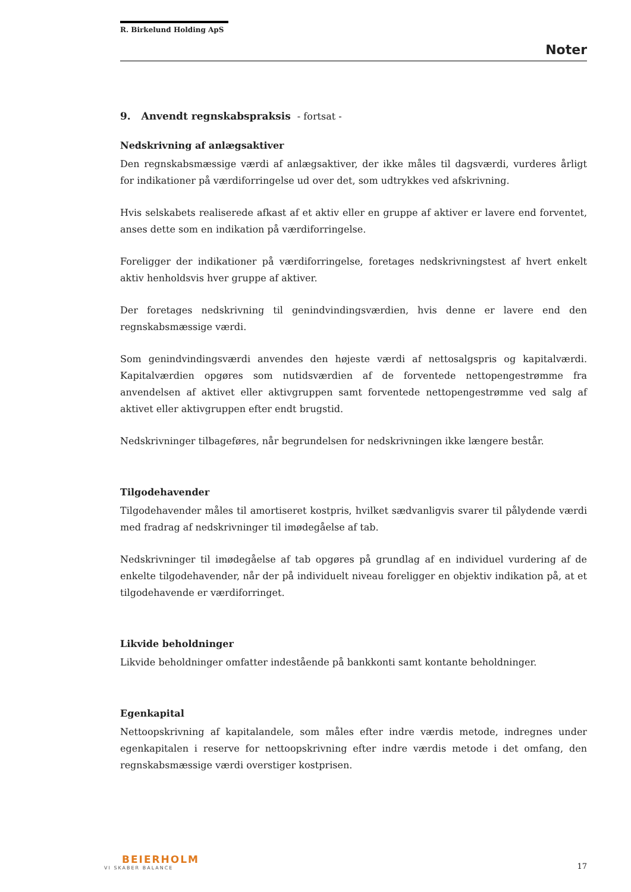R. Birkelund Holding ApS
Noter
9. Anvendt regnskabspraksis - fortsat -
Nedskrivning af anlægsaktiver
Den regnskabsmæssige værdi af anlægsaktiver, der ikke måles til dagsværdi, vurderes årligt for indikationer på værdiforringelse ud over det, som udtrykkes ved afskrivning.
Hvis selskabets realiserede afkast af et aktiv eller en gruppe af aktiver er lavere end forventet, anses dette som en indikation på værdiforringelse.
Foreligger der indikationer på værdiforringelse, foretages nedskrivningstest af hvert enkelt aktiv henholdsvis hver gruppe af aktiver.
Der foretages nedskrivning til genindvindingsværdien, hvis denne er lavere end den regnskabsmæssige værdi.
Som genindvindingsværdi anvendes den højeste værdi af nettosalgspris og kapitalværdi. Kapitalværdien opgøres som nutidsværdien af de forventede nettopengestrømme fra anvendelsen af aktivet eller aktivgruppen samt forventede nettopengestrømme ved salg af aktivet eller aktivgruppen efter endt brugstid.
Nedskrivninger tilbageføres, når begrundelsen for nedskrivningen ikke længere består.
Tilgodehavender
Tilgodehavender måles til amortiseret kostpris, hvilket sædvanligvis svarer til pålydende værdi med fradrag af nedskrivninger til imødegåelse af tab.
Nedskrivninger til imødegåelse af tab opgøres på grundlag af en individuel vurdering af de enkelte tilgodehavender, når der på individuelt niveau foreligger en objektiv indikation på, at et tilgodehavende er værdiforringet.
Likvide beholdninger
Likvide beholdninger omfatter indestående på bankkonti samt kontante beholdninger.
Egenkapital
Nettoopskrivning af kapitalandele, som måles efter indre værdis metode, indregnes under egenkapitalen i reserve for nettoopskrivning efter indre værdis metode i det omfang, den regnskabsmæssige værdi overstiger kostprisen.
BEIERHOLM
VI SKABER BALANCE
17